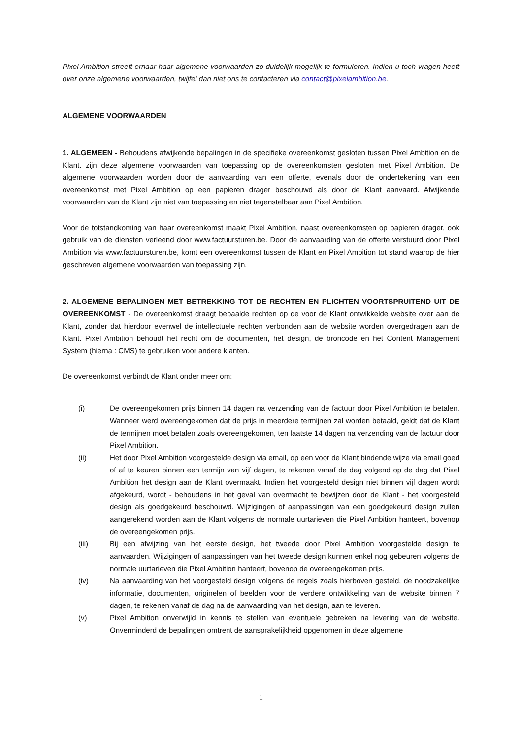Pixel Ambition streeft ernaar haar algemene voorwaarden zo duidelijk mogelijk te formuleren. Indien u toch vragen heeft over onze algemene voorwaarden, twijfel dan niet ons te contacteren via contact@pixelambition.be.
ALGEMENE VOORWAARDEN
1. ALGEMEEN - Behoudens afwijkende bepalingen in de specifieke overeenkomst gesloten tussen Pixel Ambition en de Klant, zijn deze algemene voorwaarden van toepassing op de overeenkomsten gesloten met Pixel Ambition. De algemene voorwaarden worden door de aanvaarding van een offerte, evenals door de ondertekening van een overeenkomst met Pixel Ambition op een papieren drager beschouwd als door de Klant aanvaard. Afwijkende voorwaarden van de Klant zijn niet van toepassing en niet tegenstelbaar aan Pixel Ambition.
Voor de totstandkoming van haar overeenkomst maakt Pixel Ambition, naast overeenkomsten op papieren drager, ook gebruik van de diensten verleend door www.factuursturen.be. Door de aanvaarding van de offerte verstuurd door Pixel Ambition via www.factuursturen.be, komt een overeenkomst tussen de Klant en Pixel Ambition tot stand waarop de hier geschreven algemene voorwaarden van toepassing zijn.
2. ALGEMENE BEPALINGEN MET BETREKKING TOT DE RECHTEN EN PLICHTEN VOORTSPRUITEND UIT DE OVEREENKOMST - De overeenkomst draagt bepaalde rechten op de voor de Klant ontwikkelde website over aan de Klant, zonder dat hierdoor evenwel de intellectuele rechten verbonden aan de website worden overgedragen aan de Klant. Pixel Ambition behoudt het recht om de documenten, het design, de broncode en het Content Management System (hierna : CMS) te gebruiken voor andere klanten.
De overeenkomst verbindt de Klant onder meer om:
(i) De overeengekomen prijs binnen 14 dagen na verzending van de factuur door Pixel Ambition te betalen. Wanneer werd overeengekomen dat de prijs in meerdere termijnen zal worden betaald, geldt dat de Klant de termijnen moet betalen zoals overeengekomen, ten laatste 14 dagen na verzending van de factuur door Pixel Ambition.
(ii) Het door Pixel Ambition voorgestelde design via email, op een voor de Klant bindende wijze via email goed of af te keuren binnen een termijn van vijf dagen, te rekenen vanaf de dag volgend op de dag dat Pixel Ambition het design aan de Klant overmaakt. Indien het voorgesteld design niet binnen vijf dagen wordt afgekeurd, wordt - behoudens in het geval van overmacht te bewijzen door de Klant - het voorgesteld design als goedgekeurd beschouwd. Wijzigingen of aanpassingen van een goedgekeurd design zullen aangerekend worden aan de Klant volgens de normale uurtarieven die Pixel Ambition hanteert, bovenop de overeengekomen prijs.
(iii) Bij een afwijzing van het eerste design, het tweede door Pixel Ambition voorgestelde design te aanvaarden. Wijzigingen of aanpassingen van het tweede design kunnen enkel nog gebeuren volgens de normale uurtarieven die Pixel Ambition hanteert, bovenop de overeengekomen prijs.
(iv) Na aanvaarding van het voorgesteld design volgens de regels zoals hierboven gesteld, de noodzakelijke informatie, documenten, originelen of beelden voor de verdere ontwikkeling van de website binnen 7 dagen, te rekenen vanaf de dag na de aanvaarding van het design, aan te leveren.
(v) Pixel Ambition onverwijld in kennis te stellen van eventuele gebreken na levering van de website. Onverminderd de bepalingen omtrent de aansprakelijkheid opgenomen in deze algemene
1